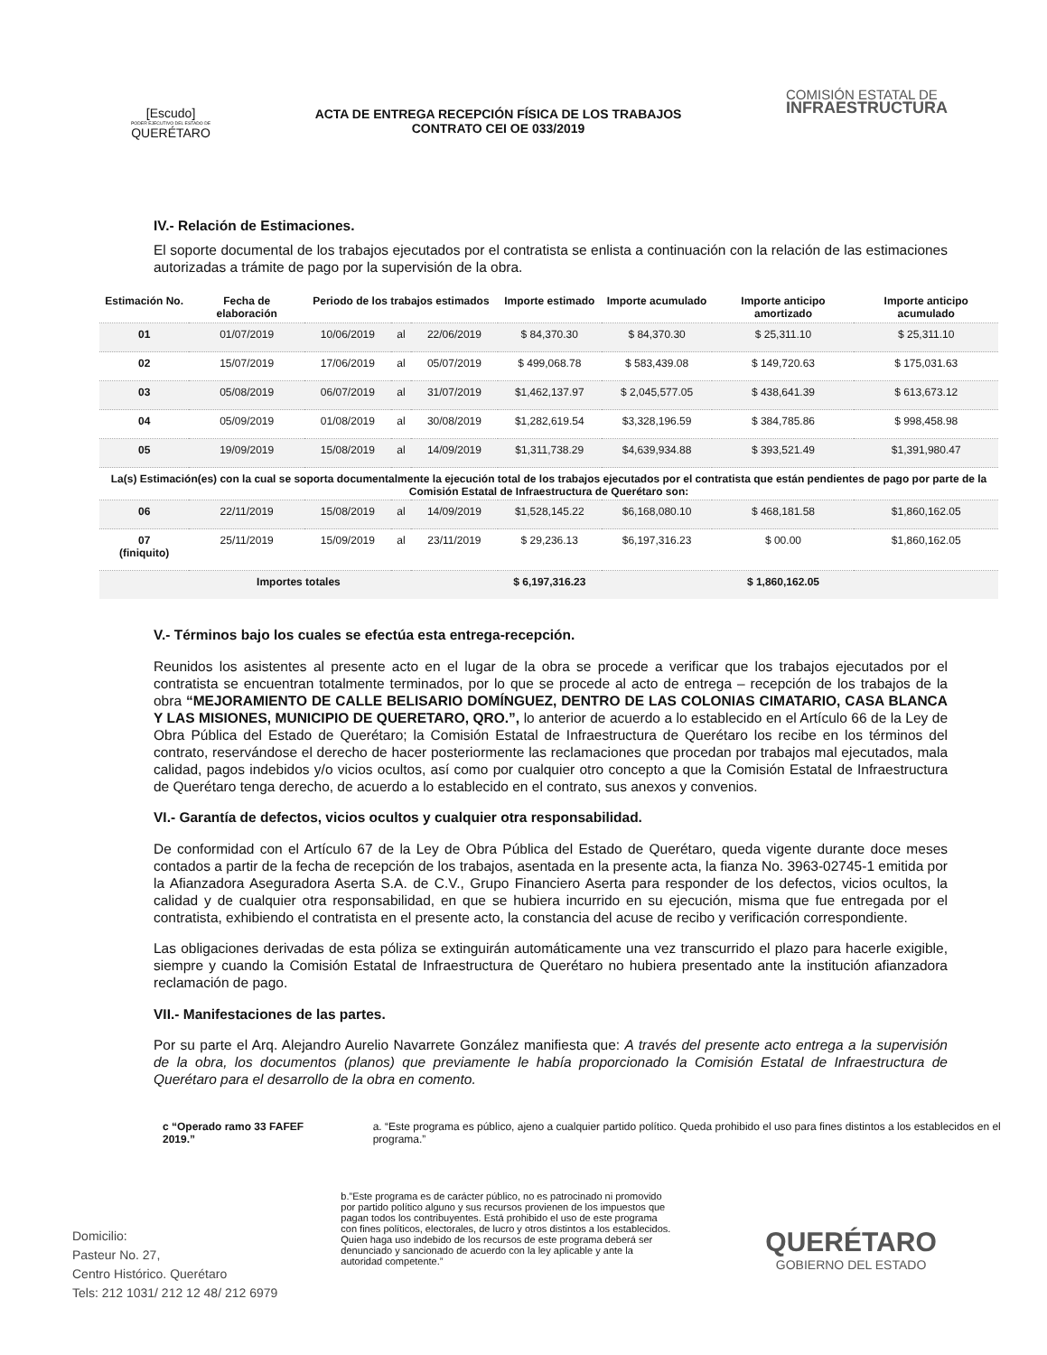[Escudo]
PODER EJECUTIVO DEL ESTADO DE
QUERÉTARO
ACTA DE ENTREGA RECEPCIÓN FÍSICA DE LOS TRABAJOS
CONTRATO CEI OE 033/2019
COMISIÓN ESTATAL DE
INFRAESTRUCTURA
IV.- Relación de Estimaciones.
El soporte documental de los trabajos ejecutados por el contratista se enlista a continuación con la relación de las estimaciones autorizadas a trámite de pago por la supervisión de la obra.
| Estimación No. | Fecha de elaboración | Periodo de los trabajos estimados | | | Importe estimado | Importe acumulado | Importe anticipo amortizado | Importe anticipo acumulado |
| --- | --- | --- | --- | --- | --- | --- | --- | --- |
| 01 | 01/07/2019 | 10/06/2019 | al | 22/06/2019 | $ 84,370.30 | $ 84,370.30 | $ 25,311.10 | $ 25,311.10 |
| 02 | 15/07/2019 | 17/06/2019 | al | 05/07/2019 | $ 499,068.78 | $ 583,439.08 | $ 149,720.63 | $ 175,031.63 |
| 03 | 05/08/2019 | 06/07/2019 | al | 31/07/2019 | $1,462,137.97 | $ 2,045,577.05 | $ 438,641.39 | $ 613,673.12 |
| 04 | 05/09/2019 | 01/08/2019 | al | 30/08/2019 | $1,282,619.54 | $3,328,196.59 | $ 384,785.86 | $ 998,458.98 |
| 05 | 19/09/2019 | 15/08/2019 | al | 14/09/2019 | $1,311,738.29 | $4,639,934.88 | $ 393,521.49 | $1,391,980.47 |
| La(s) Estimación(es) con la cual se soporta documentalmente la ejecución total de los trabajos ejecutados por el contratista que están pendientes de pago por parte de la Comisión Estatal de Infraestructura de Querétaro son: | | | | | | | | |
| 06 | 22/11/2019 | 15/08/2019 | al | 14/09/2019 | $1,528,145.22 | $6,168,080.10 | $ 468,181.58 | $1,860,162.05 |
| 07 (finiquito) | 25/11/2019 | 15/09/2019 | al | 23/11/2019 | $ 29,236.13 | $6,197,316.23 | $ 00.00 | $1,860,162.05 |
| Importes totales | | | | | $ 6,197,316.23 | | $ 1,860,162.05 | |
V.- Términos bajo los cuales se efectúa esta entrega-recepción.
Reunidos los asistentes al presente acto en el lugar de la obra se procede a verificar que los trabajos ejecutados por el contratista se encuentran totalmente terminados, por lo que se procede al acto de entrega – recepción de los trabajos de la obra “MEJORAMIENTO DE CALLE BELISARIO DOMÍNGUEZ, DENTRO DE LAS COLONIAS CIMATARIO, CASA BLANCA Y LAS MISIONES, MUNICIPIO DE QUERETARO, QRO.”, lo anterior de acuerdo a lo establecido en el Artículo 66 de la Ley de Obra Pública del Estado de Querétaro; la Comisión Estatal de Infraestructura de Querétaro los recibe en los términos del contrato, reservándose el derecho de hacer posteriormente las reclamaciones que procedan por trabajos mal ejecutados, mala calidad, pagos indebidos y/o vicios ocultos, así como por cualquier otro concepto a que la Comisión Estatal de Infraestructura de Querétaro tenga derecho, de acuerdo a lo establecido en el contrato, sus anexos y convenios.
VI.- Garantía de defectos, vicios ocultos y cualquier otra responsabilidad.
De conformidad con el Artículo 67 de la Ley de Obra Pública del Estado de Querétaro, queda vigente durante doce meses contados a partir de la fecha de recepción de los trabajos, asentada en la presente acta, la fianza No. 3963-02745-1 emitida por la Afianzadora Aseguradora Aserta S.A. de C.V., Grupo Financiero Aserta para responder de los defectos, vicios ocultos, la calidad y de cualquier otra responsabilidad, en que se hubiera incurrido en su ejecución, misma que fue entregada por el contratista, exhibiendo el contratista en el presente acto, la constancia del acuse de recibo y verificación correspondiente.
Las obligaciones derivadas de esta póliza se extinguirán automáticamente una vez transcurrido el plazo para hacerle exigible, siempre y cuando la Comisión Estatal de Infraestructura de Querétaro no hubiera presentado ante la institución afianzadora reclamación de pago.
VII.- Manifestaciones de las partes.
Por su parte el Arq. Alejandro Aurelio Navarrete González manifiesta que: A través del presente acto entrega a la supervisión de la obra, los documentos (planos) que previamente le había proporcionado la Comisión Estatal de Infraestructura de Querétaro para el desarrollo de la obra en comento.
c “Operado ramo 33 FAFEF 2019.” a. “Este programa es público, ajeno a cualquier partido político. Queda prohibido el uso para fines distintos a los establecidos en el programa.”
Domicilio:
Pasteur No. 27,
Centro Histórico. Querétaro
Tels: 212 1031/ 212 12 48/ 212 6979
b.”Este programa es de carácter público, no es patrocinado ni promovido por partido político alguno y sus recursos provienen de los impuestos que pagan todos los contribuyentes. Está prohibido el uso de este programa con fines políticos, electorales, de lucro y otros distintos a los establecidos. Quien haga uso indebido de los recursos de este programa deberá ser denunciado y sancionado de acuerdo con la ley aplicable y ante la autoridad competente.”
QUERÉTARO
GOBIERNO DEL ESTADO